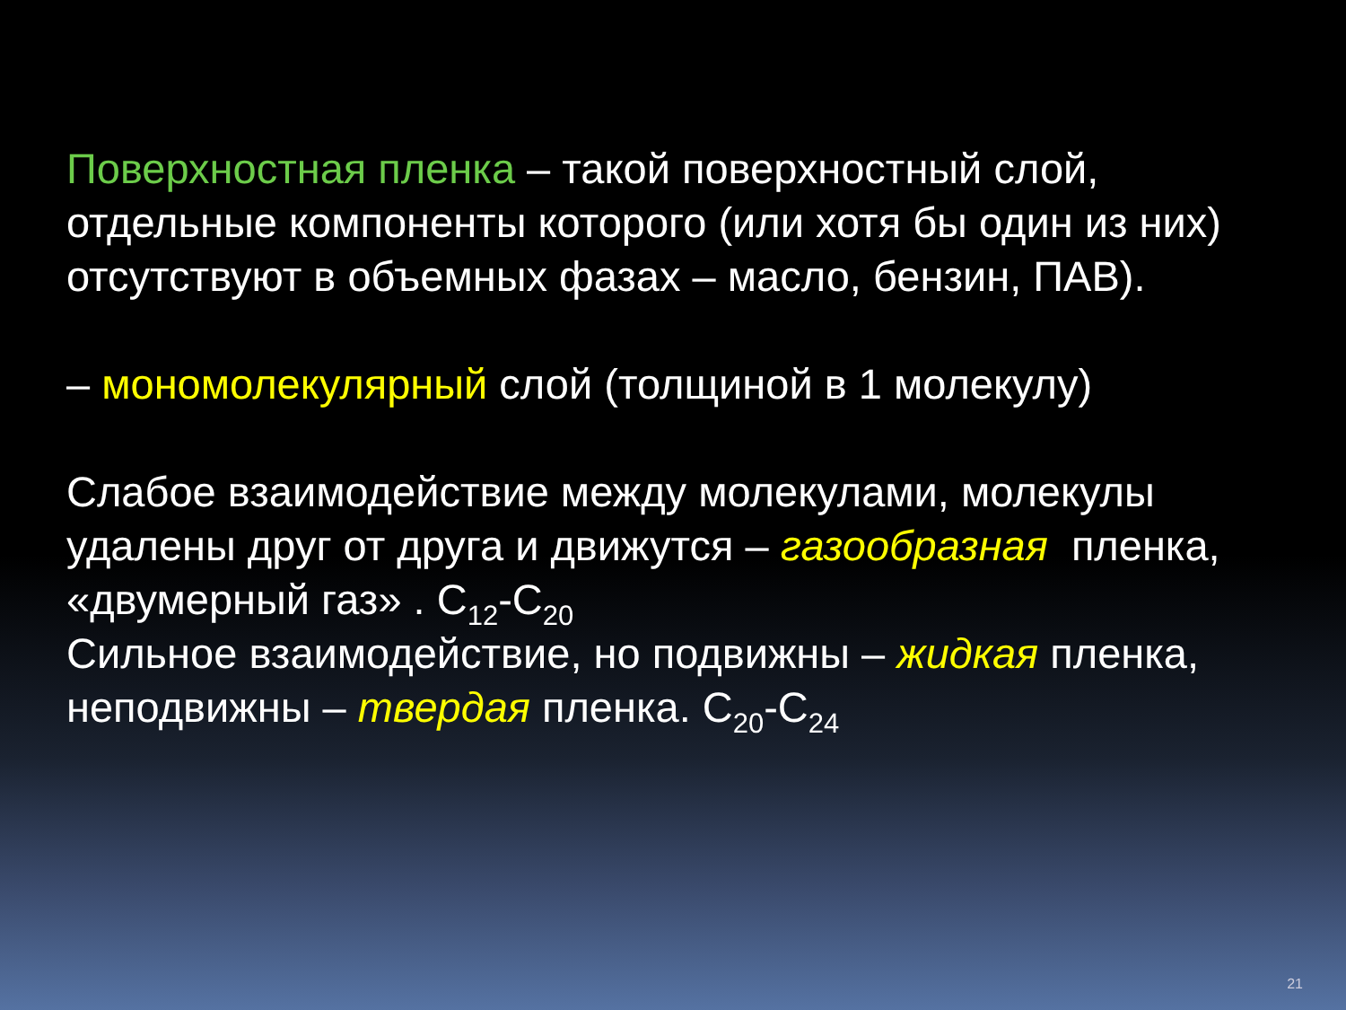Поверхностная пленка – такой поверхностный слой, отдельные компоненты которого (или хотя бы один из них) отсутствуют в объемных фазах – масло, бензин, ПАВ).
– мономолекулярный слой (толщиной в 1 молекулу)
Слабое взаимодействие между молекулами, молекулы удалены друг от друга и движутся – газообразная пленка, «двумерный газ» . C<sub>12</sub>-C<sub>20</sub>
Сильное взаимодействие, но подвижны – жидкая пленка, неподвижны – твердая пленка. C<sub>20</sub>-C<sub>24</sub>
21